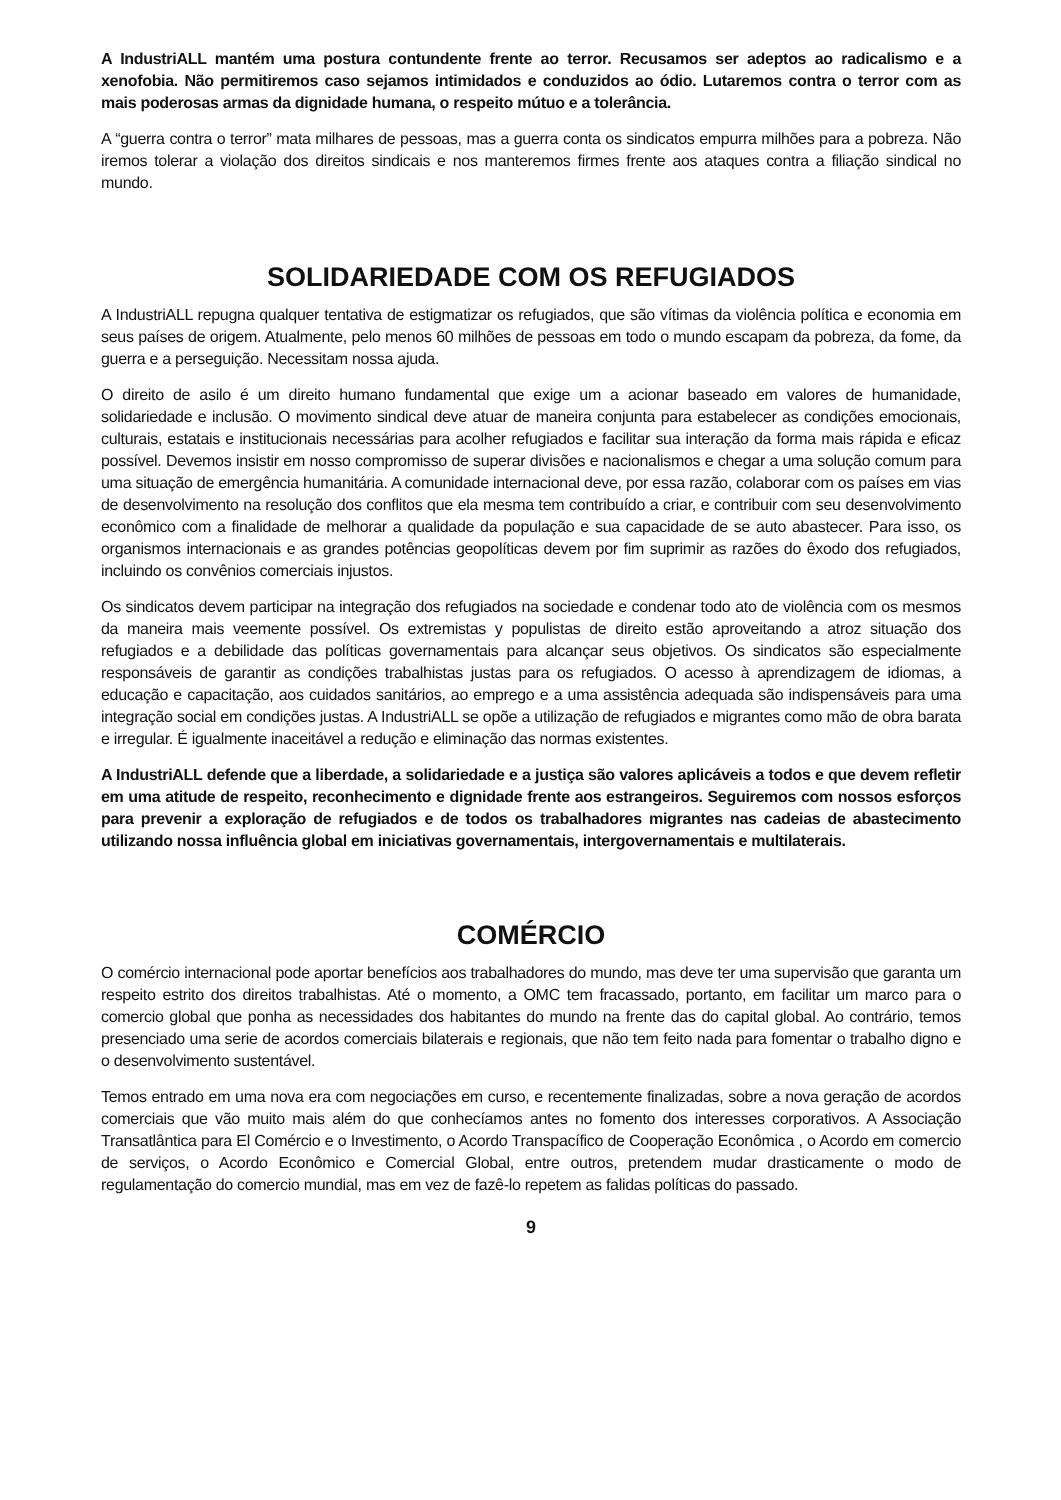A IndustriALL mantém uma postura contundente frente ao terror. Recusamos ser adeptos ao radicalismo e a xenofobia. Não permitiremos caso sejamos intimidados e conduzidos ao ódio. Lutaremos contra o terror com as mais poderosas armas da dignidade humana, o respeito mútuo e a tolerância.
A “guerra contra o terror” mata milhares de pessoas, mas a guerra conta os sindicatos empurra milhões para a pobreza. Não iremos tolerar a violação dos direitos sindicais e nos manteremos firmes frente aos ataques contra a filiação sindical no mundo.
SOLIDARIEDADE COM OS REFUGIADOS
A IndustriALL repugna qualquer tentativa de estigmatizar os refugiados, que são vítimas da violência política e economia em seus países de origem. Atualmente, pelo menos 60 milhões de pessoas em todo o mundo escapam da pobreza, da fome, da guerra e a perseguição. Necessitam nossa ajuda.
O direito de asilo é um direito humano fundamental que exige um a acionar baseado em valores de humanidade, solidariedade e inclusão. O movimento sindical deve atuar de maneira conjunta para estabelecer as condições emocionais, culturais, estatais e institucionais necessárias para acolher refugiados e facilitar sua interação da forma mais rápida e eficaz possível. Devemos insistir em nosso compromisso de superar divisões e nacionalismos e chegar a uma solução comum para uma situação de emergência humanitária. A comunidade internacional deve, por essa razão, colaborar com os países em vias de desenvolvimento na resolução dos conflitos que ela mesma tem contribuído a criar, e contribuir com seu desenvolvimento econômico com a finalidade de melhorar a qualidade da população e sua capacidade de se auto abastecer. Para isso, os organismos internacionais e as grandes potências geopolíticas devem por fim suprimir as razões do êxodo dos refugiados, incluindo os convênios comerciais injustos.
Os sindicatos devem participar na integração dos refugiados na sociedade e condenar todo ato de violência com os mesmos da maneira mais veemente possível. Os extremistas y populistas de direito estão aproveitando a atroz situação dos refugiados e a debilidade das políticas governamentais para alcançar seus objetivos. Os sindicatos são especialmente responsáveis de garantir as condições trabalhistas justas para os refugiados. O acesso à aprendizagem de idiomas, a educação e capacitação, aos cuidados sanitários, ao emprego e a uma assistência adequada são indispensáveis para uma integração social em condições justas. A IndustriALL se opõe a utilização de refugiados e migrantes como mão de obra barata e irregular. É igualmente inaceitável a redução e eliminação das normas existentes.
A IndustriALL defende que a liberdade, a solidariedade e a justiça são valores aplicáveis a todos e que devem refletir em uma atitude de respeito, reconhecimento e dignidade frente aos estrangeiros. Seguiremos com nossos esforços para prevenir a exploração de refugiados e de todos os trabalhadores migrantes nas cadeias de abastecimento utilizando nossa influência global em iniciativas governamentais, intergovernamentais e multilaterais.
COMÉRCIO
O comércio internacional pode aportar benefícios aos trabalhadores do mundo, mas deve ter uma supervisão que garanta um respeito estrito dos direitos trabalhistas. Até o momento, a OMC tem fracassado, portanto, em facilitar um marco para o comercio global que ponha as necessidades dos habitantes do mundo na frente das do capital global. Ao contrário, temos presenciado uma serie de acordos comerciais bilaterais e regionais, que não tem feito nada para fomentar o trabalho digno e o desenvolvimento sustentável.
Temos entrado em uma nova era com negociações em curso, e recentemente finalizadas, sobre a nova geração de acordos comerciais que vão muito mais além do que conhecíamos antes no fomento dos interesses corporativos. A Associação Transatlântica para El Comércio e o Investimento, o Acordo Transpacífico de Cooperação Econômica , o Acordo em comercio de serviços, o Acordo Econômico e Comercial Global, entre outros, pretendem mudar drasticamente o modo de regulamentação do comercio mundial, mas em vez de fazê-lo repetem as falidas políticas do passado.
9